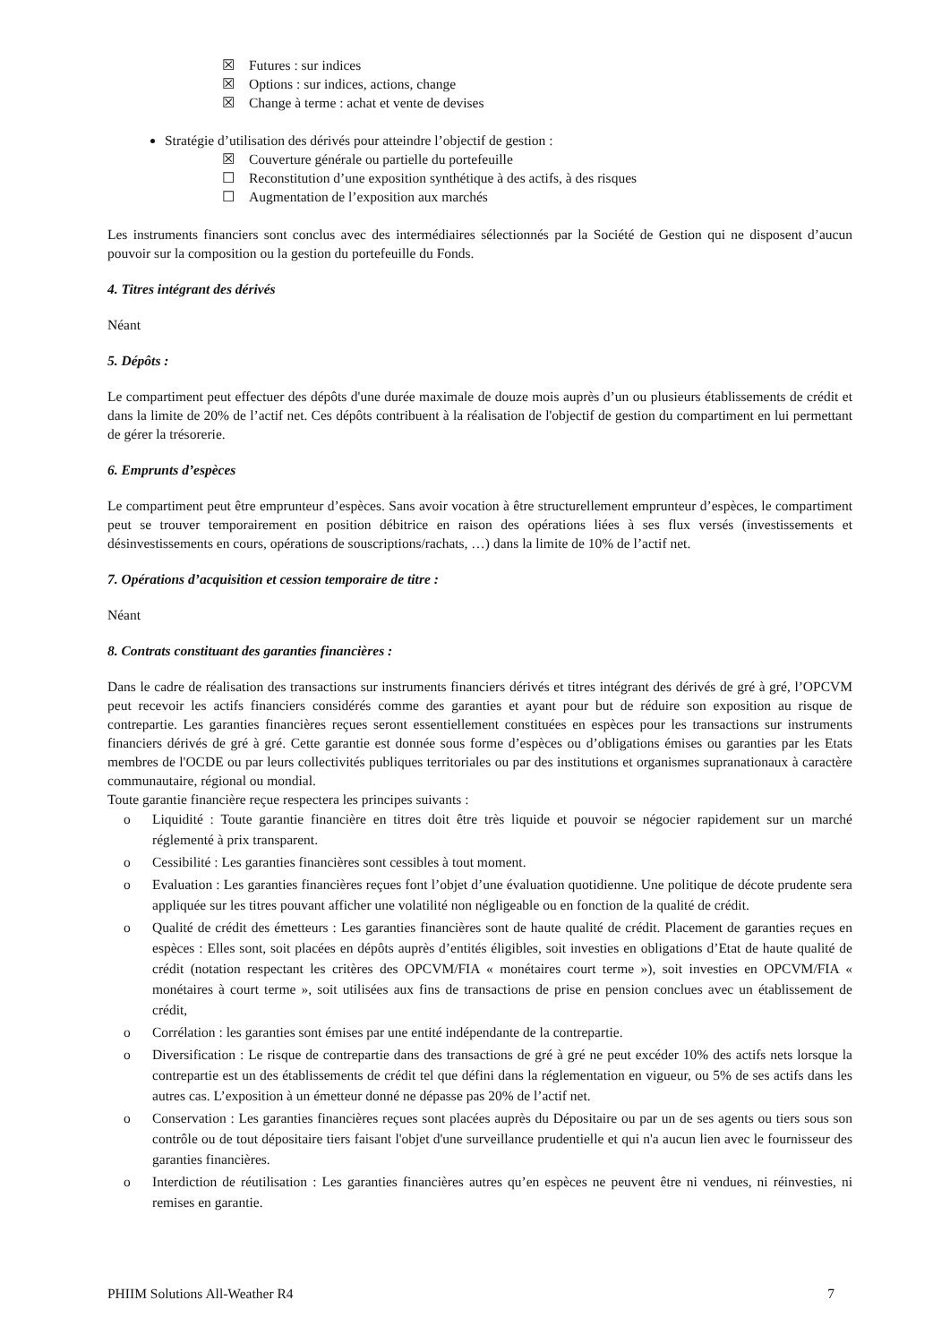☒ Futures : sur indices
☒ Options : sur indices, actions, change
☒ Change à terme : achat et vente de devises
Stratégie d’utilisation des dérivés pour atteindre l’objectif de gestion :
☒ Couverture générale ou partielle du portefeuille
☐ Reconstitution d’une exposition synthétique à des actifs, à des risques
☐ Augmentation de l’exposition aux marchés
Les instruments financiers sont conclus avec des intermédiaires sélectionnés par la Société de Gestion qui ne disposent d’aucun pouvoir sur la composition ou la gestion du portefeuille du Fonds.
4. Titres intégrant des dérivés
Néant
5. Dépôts :
Le compartiment peut effectuer des dépôts d'une durée maximale de douze mois auprès d’un ou plusieurs établissements de crédit et dans la limite de 20% de l’actif net. Ces dépôts contribuent à la réalisation de l'objectif de gestion du compartiment en lui permettant de gérer la trésorerie.
6. Emprunts d’espèces
Le compartiment peut être emprunteur d’espèces. Sans avoir vocation à être structurellement emprunteur d’espèces, le compartiment peut se trouver temporairement en position débitrice en raison des opérations liées à ses flux versés (investissements et désinvestissements en cours, opérations de souscriptions/rachats, …) dans la limite de 10% de l’actif net.
7. Opérations d’acquisition et cession temporaire de titre :
Néant
8. Contrats constituant des garanties financières :
Dans le cadre de réalisation des transactions sur instruments financiers dérivés et titres intégrant des dérivés de gré à gré, l’OPCVM peut recevoir les actifs financiers considérés comme des garanties et ayant pour but de réduire son exposition au risque de contrepartie. Les garanties financières reçues seront essentiellement constituées en espèces pour les transactions sur instruments financiers dérivés de gré à gré. Cette garantie est donnée sous forme d’espèces ou d’obligations émises ou garanties par les Etats membres de l'OCDE ou par leurs collectivités publiques territoriales ou par des institutions et organismes supranationaux à caractère communautaire, régional ou mondial.
Toute garantie financière reçue respectera les principes suivants :
o Liquidité : Toute garantie financière en titres doit être très liquide et pouvoir se négocier rapidement sur un marché réglementé à prix transparent.
o Cessibilité : Les garanties financières sont cessibles à tout moment.
o Evaluation : Les garanties financières reçues font l’objet d’une évaluation quotidienne. Une politique de décote prudente sera appliquée sur les titres pouvant afficher une volatilité non négligeable ou en fonction de la qualité de crédit.
o Qualité de crédit des émetteurs : Les garanties financières sont de haute qualité de crédit. Placement de garanties reçues en espèces : Elles sont, soit placées en dépôts auprès d’entités éligibles, soit investies en obligations d’Etat de haute qualité de crédit (notation respectant les critères des OPCVM/FIA « monétaires court terme »), soit investies en OPCVM/FIA « monétaires à court terme », soit utilisées aux fins de transactions de prise en pension conclues avec un établissement de crédit,
o Corrélation : les garanties sont émises par une entité indépendante de la contrepartie.
o Diversification : Le risque de contrepartie dans des transactions de gré à gré ne peut excéder 10% des actifs nets lorsque la contrepartie est un des établissements de crédit tel que défini dans la réglementation en vigueur, ou 5% de ses actifs dans les autres cas. L’exposition à un émetteur donné ne dépasse pas 20% de l’actif net.
o Conservation : Les garanties financières reçues sont placées auprès du Dépositaire ou par un de ses agents ou tiers sous son contrôle ou de tout dépositaire tiers faisant l'objet d'une surveillance prudentielle et qui n'a aucun lien avec le fournisseur des garanties financières.
o Interdiction de réutilisation : Les garanties financières autres qu’en espèces ne peuvent être ni vendues, ni réinvesties, ni remises en garantie.
PHIIM Solutions All-Weather R4 7